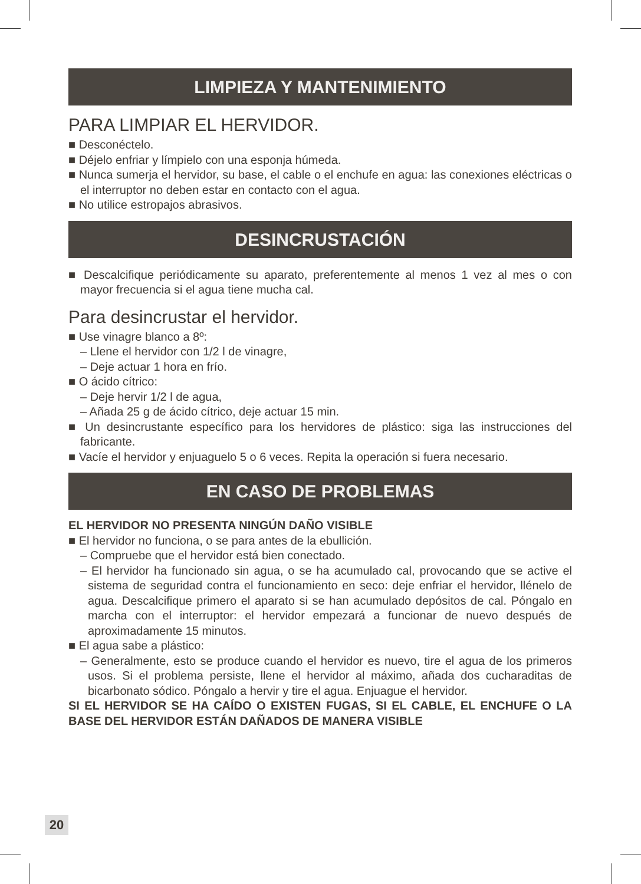LIMPIEZA Y MANTENIMIENTO
PARA LIMPIAR EL HERVIDOR.
■ Desconéctelo.
■ Déjelo enfriar y límpielo con una esponja húmeda.
■ Nunca sumerja el hervidor, su base, el cable o el enchufe en agua: las conexiones eléctricas o el interruptor no deben estar en contacto con el agua.
■ No utilice estropajos abrasivos.
DESINCRUSTACIÓN
■ Descalcifique periódicamente su aparato, preferentemente al menos 1 vez al mes o con mayor frecuencia si el agua tiene mucha cal.
Para desincrustar el hervidor.
■ Use vinagre blanco a 8º:
– Llene el hervidor con 1/2 l de vinagre,
– Deje actuar 1 hora en frío.
■ O ácido cítrico:
– Deje hervir 1/2 l de agua,
– Añada 25 g de ácido cítrico, deje actuar 15 min.
■ Un desincrustante específico para los hervidores de plástico: siga las instrucciones del fabricante.
■ Vacíe el hervidor y enjuaguelo 5 o 6 veces. Repita la operación si fuera necesario.
EN CASO DE PROBLEMAS
EL HERVIDOR NO PRESENTA NINGÚN DAÑO VISIBLE
■ El hervidor no funciona, o se para antes de la ebullición.
– Compruebe que el hervidor está bien conectado.
– El hervidor ha funcionado sin agua, o se ha acumulado cal, provocando que se active el sistema de seguridad contra el funcionamiento en seco: deje enfriar el hervidor, llénelo de agua. Descalcifique primero el aparato si se han acumulado depósitos de cal. Póngalo en marcha con el interruptor: el hervidor empezará a funcionar de nuevo después de aproximadamente 15 minutos.
■ El agua sabe a plástico:
– Generalmente, esto se produce cuando el hervidor es nuevo, tire el agua de los primeros usos. Si el problema persiste, llene el hervidor al máximo, añada dos cucharaditas de bicarbonato sódico. Póngalo a hervir y tire el agua. Enjuague el hervidor.
SI EL HERVIDOR SE HA CAÍDO O EXISTEN FUGAS, SI EL CABLE, EL ENCHUFE O LA BASE DEL HERVIDOR ESTÁN DAÑADOS DE MANERA VISIBLE
20